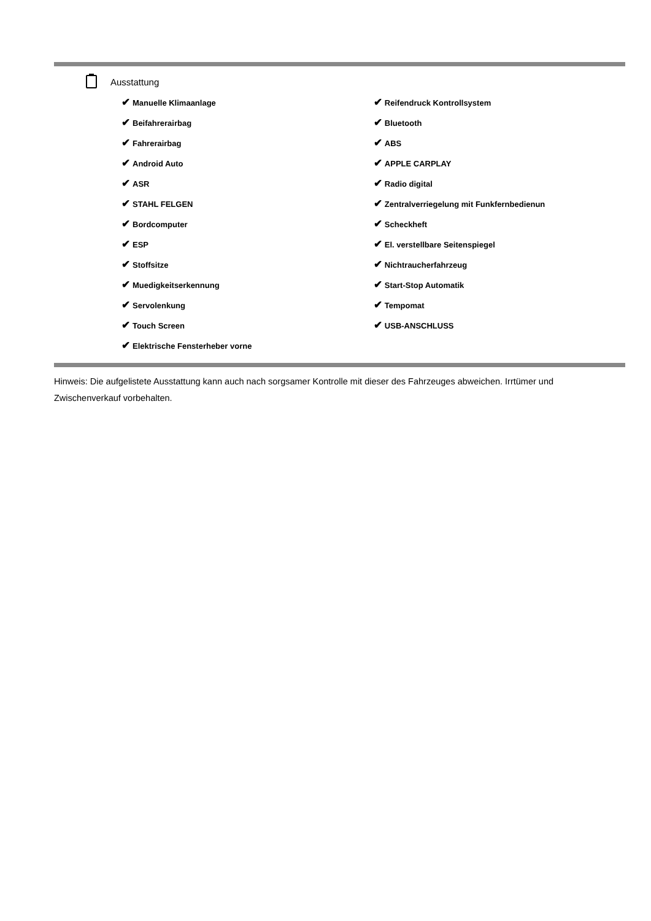Ausstattung
| ✔ Manuelle Klimaanlage | ✔ Reifendruck Kontrollsystem |
| ✔ Beifahrerairbag | ✔ Bluetooth |
| ✔ Fahrerairbag | ✔ ABS |
| ✔ Android Auto | ✔ APPLE CARPLAY |
| ✔ ASR | ✔ Radio digital |
| ✔ STAHL FELGEN | ✔ Zentralverriegelung mit Funkfernbedienun |
| ✔ Bordcomputer | ✔ Scheckheft |
| ✔ ESP | ✔ El. verstellbare Seitenspiegel |
| ✔ Stoffsitze | ✔ Nichtraucherfahrzeug |
| ✔ Muedigkeitserkennung | ✔ Start-Stop Automatik |
| ✔ Servolenkung | ✔ Tempomat |
| ✔ Touch Screen | ✔ USB-ANSCHLUSS |
| ✔ Elektrische Fensterheber vorne | |
Hinweis: Die aufgelistete Ausstattung kann auch nach sorgsamer Kontrolle mit dieser des Fahrzeuges abweichen. Irrtümer und Zwischenverkauf vorbehalten.